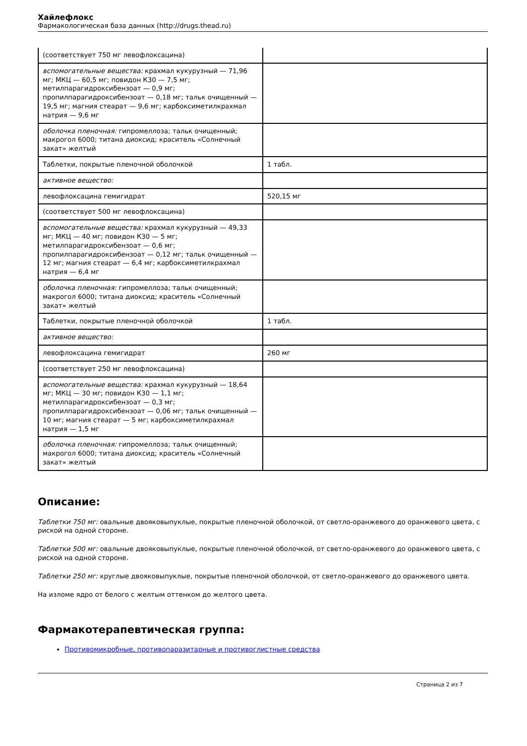Хайлефлокс
Фармакологическая база данных (http://drugs.thead.ru)
| (соответствует 750 мг левофлоксацина) | |
| вспомогательные вещества: крахмал кукурузный — 71,96 мг; МКЦ — 60,5 мг; повидон К30 — 7,5 мг; метилпарагидроксибензоат — 0,9 мг; пропилпарагидроксибензоат — 0,18 мг; тальк очищенный — 19,5 мг; магния стеарат — 9,6 мг; карбоксиметилкрахмал натрия — 9,6 мг | |
| оболочка пленочная: гипромеллоза; тальк очищенный; макрогол 6000; титана диоксид; краситель «Солнечный закат» желтый | |
| Таблетки, покрытые пленочной оболочкой | 1 табл. |
| активное вещество: | |
| левофлоксацина гемигидрат | 520,15 мг |
| (соответствует 500 мг левофлоксацина) | |
| вспомогательные вещества: крахмал кукурузный — 49,33 мг; МКЦ — 40 мг; повидон К30 — 5 мг; метилпарагидроксибензоат — 0,6 мг; пропилпарагидроксибензоат — 0,12 мг; тальк очищенный — 12 мг; магния стеарат — 6,4 мг; карбоксиметилкрахмал натрия — 6,4 мг | |
| оболочка пленочная: гипромеллоза; тальк очищенный; макрогол 6000; титана диоксид; краситель «Солнечный закат» желтый | |
| Таблетки, покрытые пленочной оболочкой | 1 табл. |
| активное вещество: | |
| левофлоксацина гемигидрат | 260 мг |
| (соответствует 250 мг левофлоксацина) | |
| вспомогательные вещества: крахмал кукурузный — 18,64 мг; МКЦ — 30 мг; повидон К30 — 1,1 мг; метилпарагидроксибензоат — 0,3 мг; пропилпарагидроксибензоат — 0,06 мг; тальк очищенный — 10 мг; магния стеарат — 5 мг; карбоксиметилкрахмал натрия — 1,5 мг | |
| оболочка пленочная: гипромеллоза; тальк очищенный; макрогол 6000; титана диоксид; краситель «Солнечный закат» желтый | |
Описание:
Таблетки 750 мг: овальные двояковыпуклые, покрытые пленочной оболочкой, от светло-оранжевого до оранжевого цвета, с риской на одной стороне.
Таблетки 500 мг: овальные двояковыпуклые, покрытые пленочной оболочкой, от светло-оранжевого до оранжевого цвета, с риской на одной стороне.
Таблетки 250 мг: круглые двояковыпуклые, покрытые пленочной оболочкой, от светло-оранжевого до оранжевого цвета.
На изломе ядро от белого с желтым оттенком до желтого цвета.
Фармакотерапевтическая группа:
Противомикробные, противопаразитарные и противоглистные средства
Страница 2 из 7